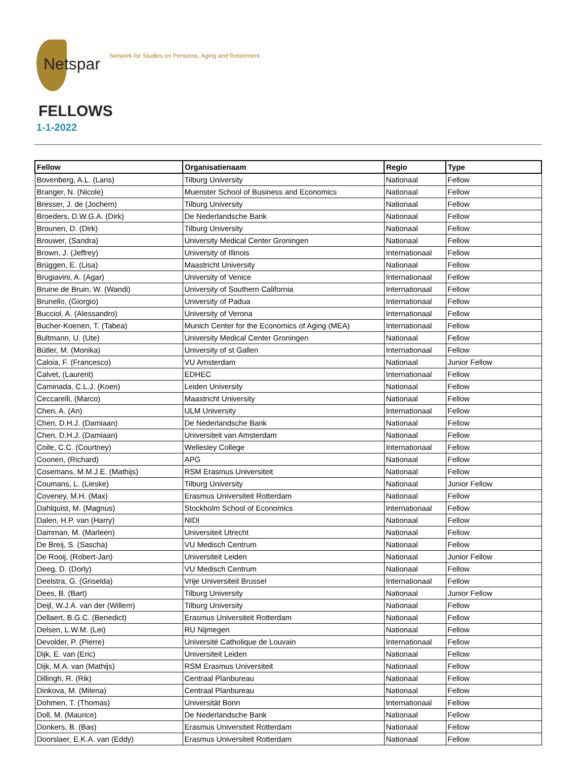Netspar
Network for Studies on Pensions, Aging and Retirement
FELLOWS
1-1-2022
| Fellow | Organisatienaam | Regio | Type |
| --- | --- | --- | --- |
| Bovenberg, A.L. (Lans) | Tilburg University | Nationaal | Fellow |
| Branger, N. (Nicole) | Muenster School of Business and Economics | Nationaal | Fellow |
| Bresser, J. de (Jochem) | Tilburg University | Nationaal | Fellow |
| Broeders, D.W.G.A. (Dirk) | De Nederlandsche Bank | Nationaal | Fellow |
| Brounen, D. (Dirk) | Tilburg University | Nationaal | Fellow |
| Brouwer, (Sandra) | University Medical Center Groningen | Nationaal | Fellow |
| Brown, J. (Jeffrey) | University of Illinois | Internationaal | Fellow |
| Brüggen, E. (Lisa) | Maastricht University | Nationaal | Fellow |
| Brugiavini, A. (Agar) | University of Venice | Internationaal | Fellow |
| Bruine de Bruin, W. (Wandi) | University of Southern California | Internationaal | Fellow |
| Brunello, (Giorgio) | University of Padua | Internationaal | Fellow |
| Bucciol, A. (Alessandro) | University of Verona | Internationaal | Fellow |
| Bucher-Koenen, T. (Tabea) | Munich Center for the Economics of Aging (MEA) | Internationaal | Fellow |
| Bultmann, U. (Ute) | University Medical Center Groningen | Nationaal | Fellow |
| Bütler, M. (Monika) | University of st Gallen | Internationaal | Fellow |
| Caloia, F. (Francesco) | VU Amsterdam | Nationaal | Junior Fellow |
| Calvet, (Laurent) | EDHEC | Internationaal | Fellow |
| Caminada, C.L.J. (Koen) | Leiden University | Nationaal | Fellow |
| Ceccarelli, (Marco) | Maastricht University | Nationaal | Fellow |
| Chen, A. (An) | ULM University | Internationaal | Fellow |
| Chen, D.H.J. (Damiaan) | De Nederlandsche Bank | Nationaal | Fellow |
| Chen, D.H.J. (Damiaan) | Universiteit van Amsterdam | Nationaal | Fellow |
| Coile, C.C. (Courtney) | Wellesley College | Internationaal | Fellow |
| Coonen, (Richard) | APG | Nationaal | Fellow |
| Cosemans, M.M.J.E. (Mathijs) | RSM Erasmus Universiteit | Nationaal | Fellow |
| Coumans, L. (Lieske) | Tilburg University | Nationaal | Junior Fellow |
| Coveney, M.H. (Max) | Erasmus Universiteit Rotterdam | Nationaal | Fellow |
| Dahlquist, M. (Magnus) | Stockholm School of Economics | Internationaal | Fellow |
| Dalen, H.P. van (Harry) | NIDI | Nationaal | Fellow |
| Damman, M. (Marleen) | Universiteit Utrecht | Nationaal | Fellow |
| De Breij, S. (Sascha) | VU Medisch Centrum | Nationaal | Fellow |
| De Rooij, (Robert-Jan) | Universiteit Leiden | Nationaal | Junior Fellow |
| Deeg, D. (Dorly) | VU Medisch Centrum | Nationaal | Fellow |
| Deelstra, G. (Griselda) | Vrije Universiteit Brussel | Internationaal | Fellow |
| Dees, B. (Bart) | Tilburg University | Nationaal | Junior Fellow |
| Deijl, W.J.A. van der (Willem) | Tilburg University | Nationaal | Fellow |
| Dellaert, B.G.C. (Benedict) | Erasmus Universiteit Rotterdam | Nationaal | Fellow |
| Delsen, L.W.M. (Lei) | RU Nijmegen | Nationaal | Fellow |
| Devolder, P. (Pierre) | Université Catholique de Louvain | Internationaal | Fellow |
| Dijk, E. van (Eric) | Universiteit Leiden | Nationaal | Fellow |
| Dijk, M.A. van (Mathijs) | RSM Erasmus Universiteit | Nationaal | Fellow |
| Dillingh, R. (Rik) | Centraal Planbureau | Nationaal | Fellow |
| Dinkova, M. (Milena) | Centraal Planbureau | Nationaal | Fellow |
| Dohmen, T. (Thomas) | Universität Bonn | Internationaal | Fellow |
| Doll, M. (Maurice) | De Nederlandsche Bank | Nationaal | Fellow |
| Donkers, B. (Bas) | Erasmus Universiteit Rotterdam | Nationaal | Fellow |
| Doorslaer, E.K.A. van (Eddy) | Erasmus Universiteit Rotterdam | Nationaal | Fellow |